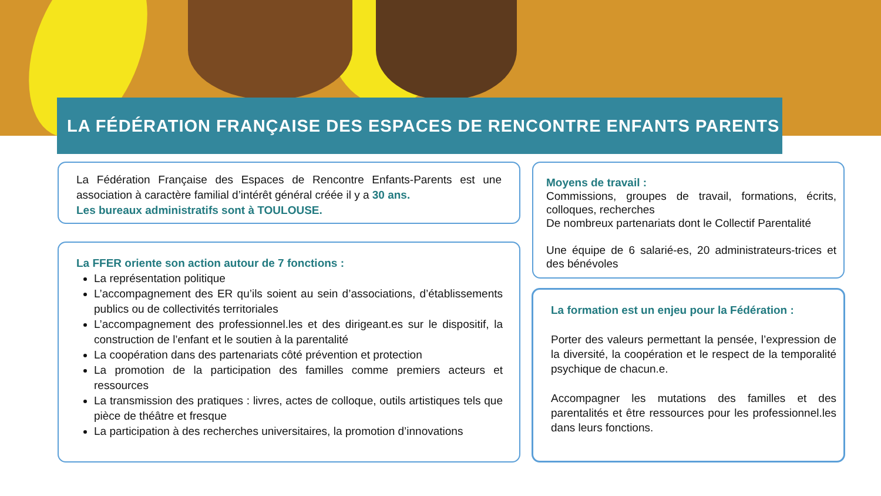LA FÉDÉRATION FRANÇAISE DES ESPACES DE RENCONTRE ENFANTS PARENTS
La Fédération Française des Espaces de Rencontre Enfants-Parents est une association à caractère familial d’intérêt général créée il y a 30 ans.
Les bureaux administratifs sont à TOULOUSE.
La FFER oriente son action autour de 7 fonctions :
La représentation politique
L’accompagnement des ER qu’ils soient au sein d’associations, d’établissements publics ou de collectivités territoriales
L’accompagnement des professionnel.les et des dirigeant.es sur le dispositif, la construction de l’enfant et le soutien à la parentalité
La coopération dans des partenariats côté prévention et protection
La promotion de la participation des familles comme premiers acteurs et ressources
La transmission des pratiques : livres, actes de colloque, outils artistiques tels que pièce de théâtre et fresque
La participation à des recherches universitaires, la promotion d’innovations
Moyens de travail :
Commissions, groupes de travail, formations, écrits, colloques, recherches
De nombreux partenariats dont le Collectif Parentalité
Une équipe de 6 salarié-es, 20 administrateurs-trices et des bénévoles
La formation est un enjeu pour la Fédération :
Porter des valeurs permettant la pensée, l’expression de la diversité, la coopération et le respect de la temporalité psychique de chacun.e.
Accompagner les mutations des familles et des parentalités et être ressources pour les professionnel.les dans leurs fonctions.